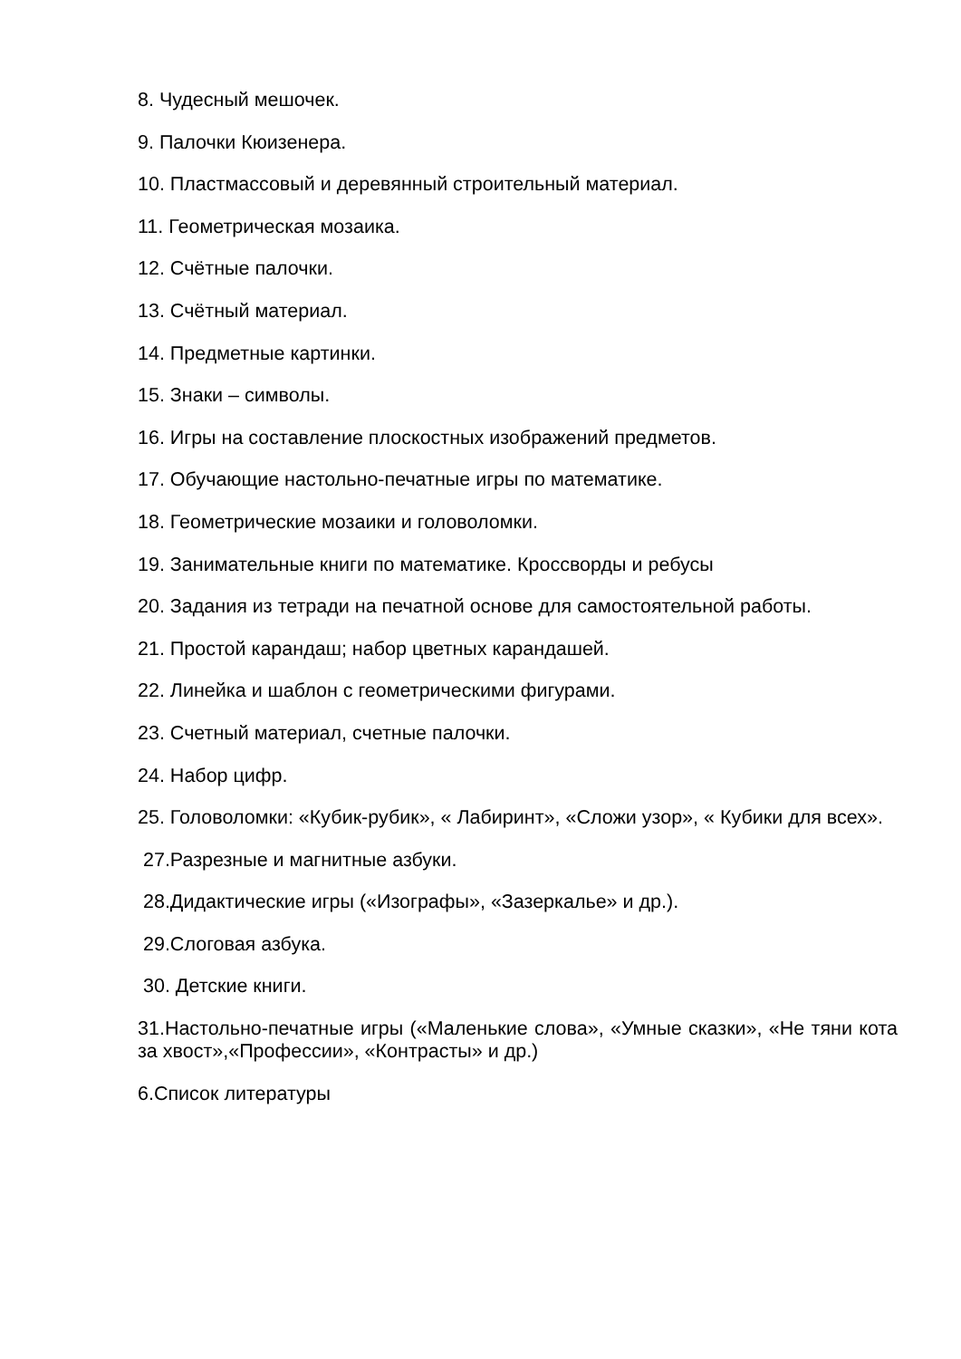8. Чудесный мешочек.
9. Палочки Кюизенера.
10. Пластмассовый и деревянный строительный материал.
11. Геометрическая мозаика.
12. Счётные палочки.
13. Счётный материал.
14. Предметные картинки.
15. Знаки – символы.
16. Игры на составление плоскостных изображений предметов.
17. Обучающие настольно-печатные игры по математике.
18. Геометрические мозаики и головоломки.
19. Занимательные книги по математике. Кроссворды и ребусы
20. Задания из тетради на печатной основе для самостоятельной работы.
21. Простой карандаш; набор цветных карандашей.
22. Линейка и шаблон с геометрическими фигурами.
23. Счетный материал, счетные палочки.
24. Набор цифр.
25. Головоломки: «Кубик-рубик», « Лабиринт», «Сложи узор», « Кубики для всех».
27.Разрезные и магнитные азбуки.
28.Дидактические игры («Изографы», «Зазеркалье» и др.).
29.Слоговая азбука.
30. Детские книги.
31.Настольно-печатные игры («Маленькие слова», «Умные сказки», «Не тяни кота за хвост»,«Профессии», «Контрасты» и др.)
6.Список литературы